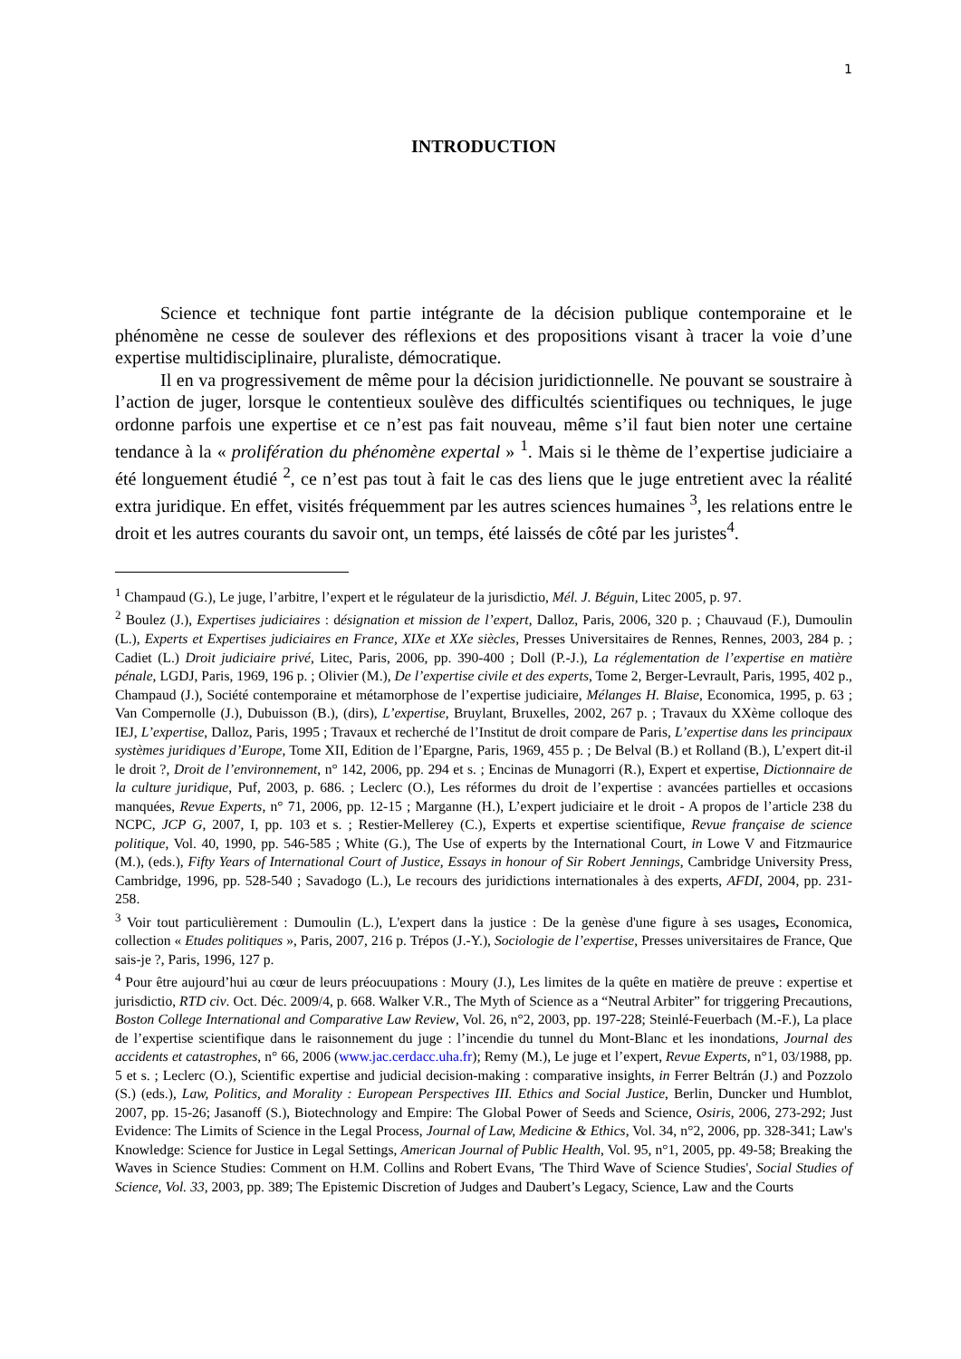1
INTRODUCTION
Science et technique font partie intégrante de la décision publique contemporaine et le phénomène ne cesse de soulever des réflexions et des propositions visant à tracer la voie d’une expertise multidisciplinaire, pluraliste, démocratique.
Il en va progressivement de même pour la décision juridictionnelle. Ne pouvant se soustraire à l’action de juger, lorsque le contentieux soulève des difficultés scientifiques ou techniques, le juge ordonne parfois une expertise et ce n’est pas fait nouveau, même s’il faut bien noter une certaine tendance à la « prolifération du phénomène expertal » <sup>1</sup>. Mais si le thème de l’expertise judiciaire a été longuement étudié <sup>2</sup>, ce n’est pas tout à fait le cas des liens que le juge entretient avec la réalité extra juridique. En effet, visités fréquemment par les autres sciences humaines <sup>3</sup>, les relations entre le droit et les autres courants du savoir ont, un temps, été laissés de côté par les juristes<sup>4</sup>.
<sup>1</sup> Champaud (G.), Le juge, l’arbitre, l’expert et le régulateur de la jurisdictio, Mél. J. Béguin, Litec 2005, p. 97.
<sup>2</sup> Boulez (J.), Expertises judiciaires : désignation et mission de l’expert, Dalloz, Paris, 2006, 320 p. ; Chauvaud (F.), Dumoulin (L.), Experts et Expertises judiciaires en France, XIXe et XXe siècles, Presses Universitaires de Rennes, Rennes, 2003, 284 p. ; Cadiet (L.) Droit judiciaire privé, Litec, Paris, 2006, pp. 390-400 ; Doll (P.-J.), La réglementation de l’expertise en matière pénale, LGDJ, Paris, 1969, 196 p. ; Olivier (M.), De l’expertise civile et des experts, Tome 2, Berger-Levrault, Paris, 1995, 402 p., Champaud (J.), Société contemporaine et métamorphose de l’expertise judiciaire, Mélanges H. Blaise, Economica, 1995, p. 63 ; Van Compernolle (J.), Dubuisson (B.), (dirs), L’expertise, Bruylant, Bruxelles, 2002, 267 p. ; Travaux du XXème colloque des IEJ, L’expertise, Dalloz, Paris, 1995 ; Travaux et recherché de l’Institut de droit compare de Paris, L’expertise dans les principaux systèmes juridiques d’Europe, Tome XII, Edition de l’Epargne, Paris, 1969, 455 p. ; De Belval (B.) et Rolland (B.), L’expert dit-il le droit ?, Droit de l’environnement, n° 142, 2006, pp. 294 et s. ; Encinas de Munagorri (R.), Expert et expertise, Dictionnaire de la culture juridique, Puf, 2003, p. 686. ; Leclerc (O.), Les réformes du droit de l’expertise : avancées partielles et occasions manquées, Revue Experts, n° 71, 2006, pp. 12-15 ; Marganne (H.), L’expert judiciaire et le droit - A propos de l’article 238 du NCPC, JCP G, 2007, I, pp. 103 et s. ; Restier-Mellerey (C.), Experts et expertise scientifique, Revue française de science politique, Vol. 40, 1990, pp. 546-585 ; White (G.), The Use of experts by the International Court, in Lowe V and Fitzmaurice (M.), (eds.), Fifty Years of International Court of Justice, Essays in honour of Sir Robert Jennings, Cambridge University Press, Cambridge, 1996, pp. 528-540 ; Savadogo (L.), Le recours des juridictions internationales à des experts, AFDI, 2004, pp. 231-258.
<sup>3</sup> Voir tout particulièrement : Dumoulin (L.), L'expert dans la justice : De la genèse d'une figure à ses usages, Economica, collection « Etudes politiques », Paris, 2007, 216 p. Trépos (J.-Y.), Sociologie de l’expertise, Presses universitaires de France, Que sais-je ?, Paris, 1996, 127 p.
<sup>4</sup> Pour être aujourd’hui au cœur de leurs préocuupations : Moury (J.), Les limites de la quête en matière de preuve : expertise et jurisdictio, RTD civ. Oct. Déc. 2009/4, p. 668. Walker V.R., The Myth of Science as a “Neutral Arbiter” for triggering Precautions, Boston College International and Comparative Law Review, Vol. 26, n°2, 2003, pp. 197-228; Steinlé-Feuerbach (M.-F.), La place de l’expertise scientifique dans le raisonnement du juge : l’incendie du tunnel du Mont-Blanc et les inondations, Journal des accidents et catastrophes, n° 66, 2006 (www.jac.cerdacc.uha.fr); Remy (M.), Le juge et l’expert, Revue Experts, n°1, 03/1988, pp. 5 et s. ; Leclerc (O.), Scientific expertise and judicial decision-making : comparative insights, in Ferrer Beltrán (J.) and Pozzolo (S.) (eds.), Law, Politics, and Morality : European Perspectives III. Ethics and Social Justice, Berlin, Duncker und Humblot, 2007, pp. 15-26; Jasanoff (S.), Biotechnology and Empire: The Global Power of Seeds and Science, Osiris, 2006, 273-292; Just Evidence: The Limits of Science in the Legal Process, Journal of Law, Medicine & Ethics, Vol. 34, n°2, 2006, pp. 328-341; Law's Knowledge: Science for Justice in Legal Settings, American Journal of Public Health, Vol. 95, n°1, 2005, pp. 49-58; Breaking the Waves in Science Studies: Comment on H.M. Collins and Robert Evans, 'The Third Wave of Science Studies', Social Studies of Science, Vol. 33, 2003, pp. 389; The Epistemic Discretion of Judges and Daubert’s Legacy, Science, Law and the Courts